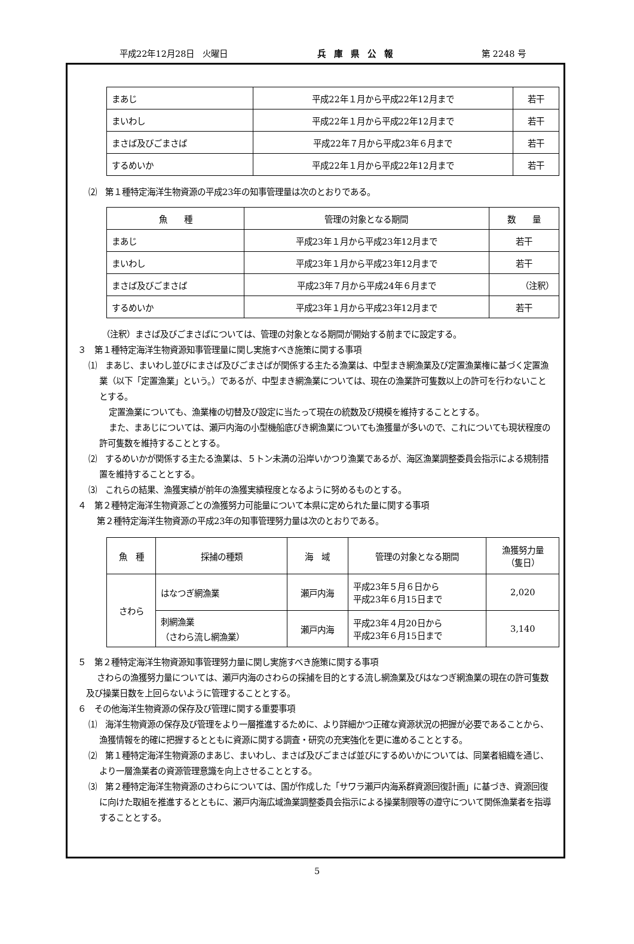平成22年12月28日　火曜日 兵　庫　県　公　報 第 2248 号
| まあじ | 平成22年１月から平成22年12月まで | 若干 |
| まいわし | 平成22年１月から平成22年12月まで | 若干 |
| まさば及びごまさば | 平成22年７月から平成23年６月まで | 若干 |
| するめいか | 平成22年１月から平成22年12月まで | 若干 |
⑵　第１種特定海洋生物資源の平成23年の知事管理量は次のとおりである。
| 魚 種 | 管理の対象となる期間 | 数 量 |
| --- | --- | --- |
| まあじ | 平成23年１月から平成23年12月まで | 若干 |
| まいわし | 平成23年１月から平成23年12月まで | 若干 |
| まさば及びごまさば | 平成23年７月から平成24年６月まで | （注釈） |
| するめいか | 平成23年１月から平成23年12月まで | 若干 |
（注釈）まさば及びごまさばについては、管理の対象となる期間が開始する前までに設定する。
３　第１種特定海洋生物資源知事管理量に関し実施すべき施策に関する事項
⑴　まあじ、まいわし並びにまさば及びごまさばが関係する主たる漁業は、中型まき網漁業及び定置漁業権に基づく定置漁業（以下「定置漁業」という。）であるが、中型まき網漁業については、現在の漁業許可隻数以上の許可を行わないこととする。
定置漁業についても、漁業権の切替及び設定に当たって現在の統数及び規模を維持することとする。
また、まあじについては、瀬戸内海の小型機船底びき網漁業についても漁獲量が多いので、これについても現状程度の許可隻数を維持することとする。
⑵　するめいかが関係する主たる漁業は、５トン未満の沿岸いかつり漁業であるが、海区漁業調整委員会指示による規制措置を維持することとする。
⑶　これらの結果、漁獲実績が前年の漁獲実績程度となるように努めるものとする。
４　第２種特定海洋生物資源ごとの漁獲努力可能量について本県に定められた量に関する事項
第２種特定海洋生物資源の平成23年の知事管理努力量は次のとおりである。
| 魚 種 | 採捕の種類 | 海 域 | 管理の対象となる期間 | 漁獲努力量 （隻日） |
| --- | --- | --- | --- | --- |
| さわら | はなつぎ網漁業 | 瀬戸内海 | 平成23年５月６日から 平成23年６月15日まで | 2,020 |
| | 刺網漁業 （さわら流し網漁業） | 瀬戸内海 | 平成23年４月20日から 平成23年６月15日まで | 3,140 |
５　第２種特定海洋生物資源知事管理努力量に関し実施すべき施策に関する事項
さわらの漁獲努力量については、瀬戸内海のさわらの採捕を目的とする流し網漁業及びはなつぎ網漁業の現在の許可隻数及び操業日数を上回らないように管理することとする。
６　その他海洋生物資源の保存及び管理に関する重要事項
⑴　海洋生物資源の保存及び管理をより一層推進するために、より詳細かつ正確な資源状況の把握が必要であることから、漁獲情報を的確に把握するとともに資源に関する調査・研究の充実強化を更に進めることとする。
⑵　第１種特定海洋生物資源のまあじ、まいわし、まさば及びごまさば並びにするめいかについては、同業者組織を通じ、より一層漁業者の資源管理意識を向上させることとする。
⑶　第２種特定海洋生物資源のさわらについては、国が作成した「サワラ瀬戸内海系群資源回復計画」に基づき、資源回復に向けた取組を推進するとともに、瀬戸内海広域漁業調整委員会指示による操業制限等の遵守について関係漁業者を指導することとする。
5